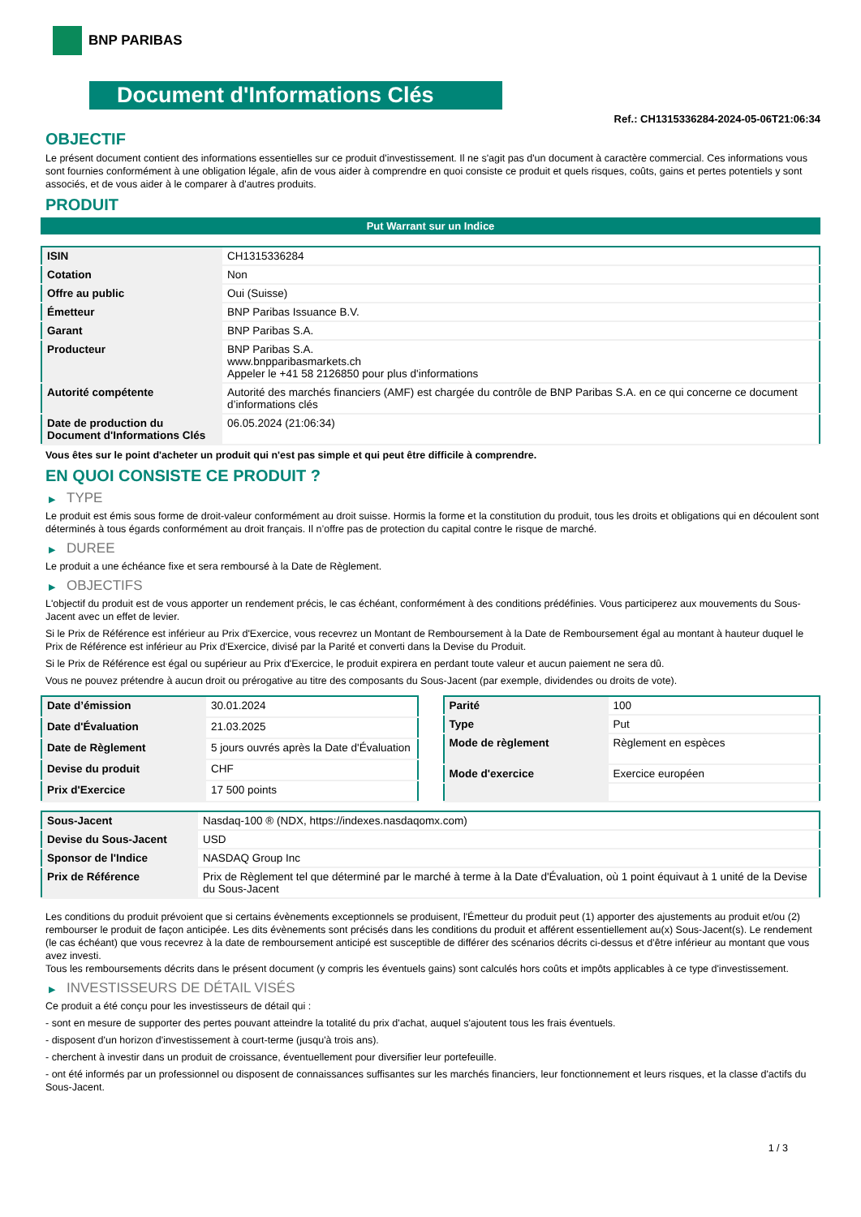BNP PARIBAS
Document d'Informations Clés
Ref.: CH1315336284-2024-05-06T21:06:34
OBJECTIF
Le présent document contient des informations essentielles sur ce produit d'investissement. Il ne s'agit pas d'un document à caractère commercial. Ces informations vous sont fournies conformément à une obligation légale, afin de vous aider à comprendre en quoi consiste ce produit et quels risques, coûts, gains et pertes potentiels y sont associés, et de vous aider à le comparer à d'autres produits.
PRODUIT
Put Warrant sur un Indice
| ISIN | CH1315336284 |
| Cotation | Non |
| Offre au public | Oui (Suisse) |
| Émetteur | BNP Paribas Issuance B.V. |
| Garant | BNP Paribas S.A. |
| Producteur | BNP Paribas S.A. www.bnpparibasmarkets.ch Appeler le +41 58 2126850 pour plus d'informations |
| Autorité compétente | Autorité des marchés financiers (AMF) est chargée du contrôle de BNP Paribas S.A. en ce qui concerne ce document d’informations clés |
| Date de production du Document d'Informations Clés | 06.05.2024 (21:06:34) |
Vous êtes sur le point d'acheter un produit qui n'est pas simple et qui peut être difficile à comprendre.
EN QUOI CONSISTE CE PRODUIT ?
▶ TYPE
Le produit est émis sous forme de droit-valeur conformément au droit suisse. Hormis la forme et la constitution du produit, tous les droits et obligations qui en découlent sont déterminés à tous égards conformément au droit français. Il n’offre pas de protection du capital contre le risque de marché.
▶ DUREE
Le produit a une échéance fixe et sera remboursé à la Date de Règlement.
▶ OBJECTIFS
L'objectif du produit est de vous apporter un rendement précis, le cas échéant, conformément à des conditions prédéfinies. Vous participerez aux mouvements du Sous-Jacent avec un effet de levier.
Si le Prix de Référence est inférieur au Prix d'Exercice, vous recevrez un Montant de Remboursement à la Date de Remboursement égal au montant à hauteur duquel le Prix de Référence est inférieur au Prix d'Exercice, divisé par la Parité et converti dans la Devise du Produit.
Si le Prix de Référence est égal ou supérieur au Prix d'Exercice, le produit expirera en perdant toute valeur et aucun paiement ne sera dû.
Vous ne pouvez prétendre à aucun droit ou prérogative au titre des composants du Sous-Jacent (par exemple, dividendes ou droits de vote).
| Date d’émission | 30.01.2024 |
| Date d'Évaluation | 21.03.2025 |
| Date de Règlement | 5 jours ouvrés après la Date d'Évaluation |
| Devise du produit | CHF |
| Prix d'Exercice | 17 500 points |
| Parité | 100 |
| Type | Put |
| Mode de règlement | Règlement en espèces |
| Mode d'exercice | Exercice européen |
| Sous-Jacent | Nasdaq-100 ® (NDX, https://indexes.nasdaqomx.com) |
| Devise du Sous-Jacent | USD |
| Sponsor de l'Indice | NASDAQ Group Inc |
| Prix de Référence | Prix de Règlement tel que déterminé par le marché à terme à la Date d'Évaluation, où 1 point équivaut à 1 unité de la Devise du Sous-Jacent |
Les conditions du produit prévoient que si certains évènements exceptionnels se produisent, l'Émetteur du produit peut (1) apporter des ajustements au produit et/ou (2) rembourser le produit de façon anticipée. Les dits évènements sont précisés dans les conditions du produit et afférent essentiellement au(x) Sous-Jacent(s). Le rendement (le cas échéant) que vous recevrez à la date de remboursement anticipé est susceptible de différer des scénarios décrits ci-dessus et d’être inférieur au montant que vous avez investi.
Tous les remboursements décrits dans le présent document (y compris les éventuels gains) sont calculés hors coûts et impôts applicables à ce type d'investissement.
▶ INVESTISSEURS DE DÉTAIL VISÉS
Ce produit a été conçu pour les investisseurs de détail qui :
- sont en mesure de supporter des pertes pouvant atteindre la totalité du prix d'achat, auquel s'ajoutent tous les frais éventuels.
- disposent d'un horizon d'investissement à court-terme (jusqu'à trois ans).
- cherchent à investir dans un produit de croissance, éventuellement pour diversifier leur portefeuille.
- ont été informés par un professionnel ou disposent de connaissances suffisantes sur les marchés financiers, leur fonctionnement et leurs risques, et la classe d'actifs du Sous-Jacent.
1 / 3